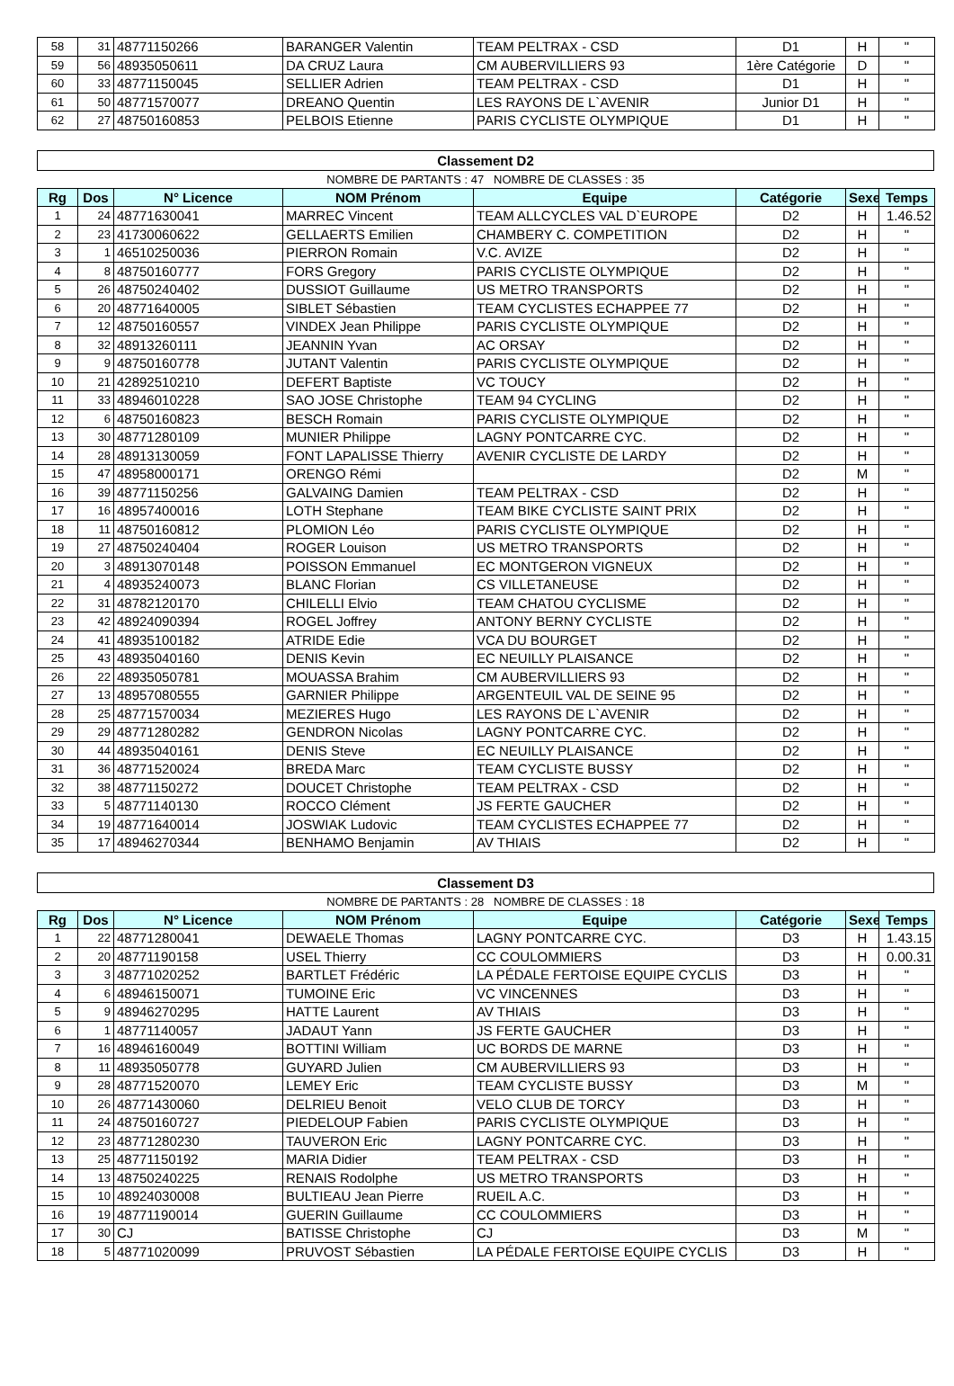| 58 | 31 | 48771150266 | BARANGER Valentin | TEAM PELTRAX - CSD | D1 | H | " |
| 59 | 56 | 48935050611 | DA CRUZ Laura | CM AUBERVILLIERS 93 | 1ère Catégorie | D | " |
| 60 | 33 | 48771150045 | SELLIER Adrien | TEAM PELTRAX - CSD | D1 | H | " |
| 61 | 50 | 48771570077 | DREANO Quentin | LES RAYONS DE L`AVENIR | Junior D1 | H | " |
| 62 | 27 | 48750160853 | PELBOIS Etienne | PARIS CYCLISTE OLYMPIQUE | D1 | H | " |
Classement D2
NOMBRE DE PARTANTS : 47 NOMBRE DE CLASSES : 35
| Rg | Dos | N° Licence | NOM Prénom | Equipe | Catégorie | Sexe | Temps |
| --- | --- | --- | --- | --- | --- | --- | --- |
| 1 | 24 | 48771630041 | MARREC Vincent | TEAM ALLCYCLES VAL D`EUROPE | D2 | H | 1.46.52 |
| 2 | 23 | 41730060622 | GELLAERTS Emilien | CHAMBERY C. COMPETITION | D2 | H | " |
| 3 | 1 | 46510250036 | PIERRON Romain | V.C. AVIZE | D2 | H | " |
| 4 | 8 | 48750160777 | FORS Gregory | PARIS CYCLISTE OLYMPIQUE | D2 | H | " |
| 5 | 26 | 48750240402 | DUSSIOT Guillaume | US METRO TRANSPORTS | D2 | H | " |
| 6 | 20 | 48771640005 | SIBLET Sébastien | TEAM CYCLISTES ECHAPPEE 77 | D2 | H | " |
| 7 | 12 | 48750160557 | VINDEX Jean Philippe | PARIS CYCLISTE OLYMPIQUE | D2 | H | " |
| 8 | 32 | 48913260111 | JEANNIN Yvan | AC ORSAY | D2 | H | " |
| 9 | 9 | 48750160778 | JUTANT Valentin | PARIS CYCLISTE OLYMPIQUE | D2 | H | " |
| 10 | 21 | 42892510210 | DEFERT Baptiste | VC TOUCY | D2 | H | " |
| 11 | 33 | 48946010228 | SAO JOSE Christophe | TEAM 94 CYCLING | D2 | H | " |
| 12 | 6 | 48750160823 | BESCH Romain | PARIS CYCLISTE OLYMPIQUE | D2 | H | " |
| 13 | 30 | 48771280109 | MUNIER Philippe | LAGNY PONTCARRE CYC. | D2 | H | " |
| 14 | 28 | 48913130059 | FONT LAPALISSE Thierry | AVENIR CYCLISTE DE LARDY | D2 | H | " |
| 15 | 47 | 48958000171 | ORENGO Rémi | | D2 | M | " |
| 16 | 39 | 48771150256 | GALVAING Damien | TEAM PELTRAX - CSD | D2 | H | " |
| 17 | 16 | 48957400016 | LOTH Stephane | TEAM BIKE CYCLISTE SAINT PRIX | D2 | H | " |
| 18 | 11 | 48750160812 | PLOMION Léo | PARIS CYCLISTE OLYMPIQUE | D2 | H | " |
| 19 | 27 | 48750240404 | ROGER Louison | US METRO TRANSPORTS | D2 | H | " |
| 20 | 3 | 48913070148 | POISSON Emmanuel | EC MONTGERON VIGNEUX | D2 | H | " |
| 21 | 4 | 48935240073 | BLANC Florian | CS VILLETANEUSE | D2 | H | " |
| 22 | 31 | 48782120170 | CHILELLI Elvio | TEAM CHATOU CYCLISME | D2 | H | " |
| 23 | 42 | 48924090394 | ROGEL Joffrey | ANTONY BERNY CYCLISTE | D2 | H | " |
| 24 | 41 | 48935100182 | ATRIDE Edie | VCA DU BOURGET | D2 | H | " |
| 25 | 43 | 48935040160 | DENIS Kevin | EC NEUILLY PLAISANCE | D2 | H | " |
| 26 | 22 | 48935050781 | MOUASSA Brahim | CM AUBERVILLIERS 93 | D2 | H | " |
| 27 | 13 | 48957080555 | GARNIER Philippe | ARGENTEUIL VAL DE SEINE 95 | D2 | H | " |
| 28 | 25 | 48771570034 | MEZIERES Hugo | LES RAYONS DE L`AVENIR | D2 | H | " |
| 29 | 29 | 48771280282 | GENDRON Nicolas | LAGNY PONTCARRE CYC. | D2 | H | " |
| 30 | 44 | 48935040161 | DENIS Steve | EC NEUILLY PLAISANCE | D2 | H | " |
| 31 | 36 | 48771520024 | BREDA Marc | TEAM CYCLISTE BUSSY | D2 | H | " |
| 32 | 38 | 48771150272 | DOUCET Christophe | TEAM PELTRAX - CSD | D2 | H | " |
| 33 | 5 | 48771140130 | ROCCO Clément | JS FERTE GAUCHER | D2 | H | " |
| 34 | 19 | 48771640014 | JOSWIAK Ludovic | TEAM CYCLISTES ECHAPPEE 77 | D2 | H | " |
| 35 | 17 | 48946270344 | BENHAMO Benjamin | AV THIAIS | D2 | H | " |
Classement D3
NOMBRE DE PARTANTS : 28 NOMBRE DE CLASSES : 18
| Rg | Dos | N° Licence | NOM Prénom | Equipe | Catégorie | Sexe | Temps |
| --- | --- | --- | --- | --- | --- | --- | --- |
| 1 | 22 | 48771280041 | DEWAELE Thomas | LAGNY PONTCARRE CYC. | D3 | H | 1.43.15 |
| 2 | 20 | 48771190158 | USEL Thierry | CC COULOMMIERS | D3 | H | 0.00.31 |
| 3 | 3 | 48771020252 | BARTLET Frédéric | LA PÉDALE FERTOISE EQUIPE CYCLIS | D3 | H | " |
| 4 | 6 | 48946150071 | TUMOINE Eric | VC VINCENNES | D3 | H | " |
| 5 | 9 | 48946270295 | HATTE Laurent | AV THIAIS | D3 | H | " |
| 6 | 1 | 48771140057 | JADAUT Yann | JS FERTE GAUCHER | D3 | H | " |
| 7 | 16 | 48946160049 | BOTTINI William | UC BORDS DE MARNE | D3 | H | " |
| 8 | 11 | 48935050778 | GUYARD Julien | CM AUBERVILLIERS 93 | D3 | H | " |
| 9 | 28 | 48771520070 | LEMEY Eric | TEAM CYCLISTE BUSSY | D3 | M | " |
| 10 | 26 | 48771430060 | DELRIEU Benoit | VELO CLUB DE TORCY | D3 | H | " |
| 11 | 24 | 48750160727 | PIEDELOUP Fabien | PARIS CYCLISTE OLYMPIQUE | D3 | H | " |
| 12 | 23 | 48771280230 | TAUVERON Eric | LAGNY PONTCARRE CYC. | D3 | H | " |
| 13 | 25 | 48771150192 | MARIA Didier | TEAM PELTRAX - CSD | D3 | H | " |
| 14 | 13 | 48750240225 | RENAIS Rodolphe | US METRO TRANSPORTS | D3 | H | " |
| 15 | 10 | 48924030008 | BULTIEAU Jean Pierre | RUEIL A.C. | D3 | H | " |
| 16 | 19 | 48771190014 | GUERIN Guillaume | CC COULOMMIERS | D3 | H | " |
| 17 | 30 | CJ | BATISSE Christophe | CJ | D3 | M | " |
| 18 | 5 | 48771020099 | PRUVOST Sébastien | LA PÉDALE FERTOISE EQUIPE CYCLIS | D3 | H | " |